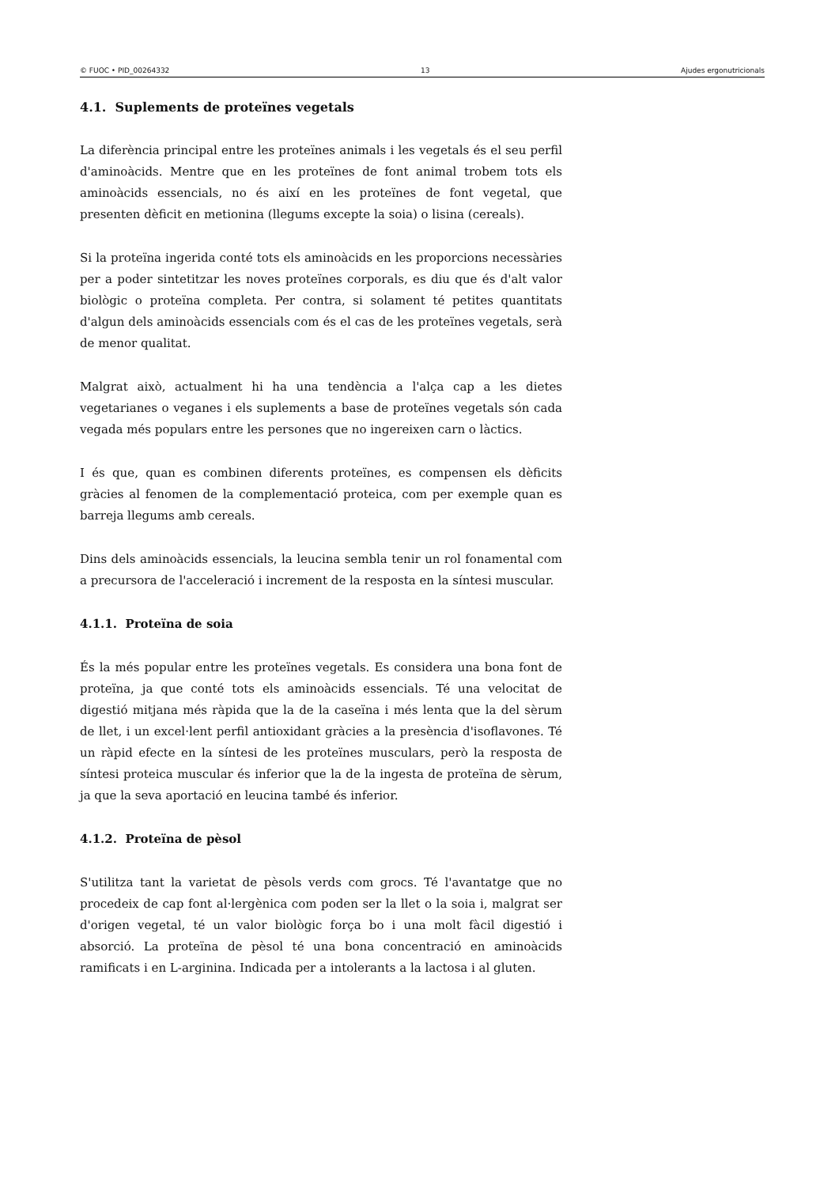© FUOC • PID_00264332 13 Ajudes ergonutricionals
4.1. Suplements de proteïnes vegetals
La diferència principal entre les proteïnes animals i les vegetals és el seu perfil d'aminoàcids. Mentre que en les proteïnes de font animal trobem tots els aminoàcids essencials, no és així en les proteïnes de font vegetal, que presenten dèficit en metionina (llegums excepte la soia) o lisina (cereals).
Si la proteïna ingerida conté tots els aminoàcids en les proporcions necessàries per a poder sintetitzar les noves proteïnes corporals, es diu que és d'alt valor biològic o proteïna completa. Per contra, si solament té petites quantitats d'algun dels aminoàcids essencials com és el cas de les proteïnes vegetals, serà de menor qualitat.
Malgrat això, actualment hi ha una tendència a l'alça cap a les dietes vegetarianes o veganes i els suplements a base de proteïnes vegetals són cada vegada més populars entre les persones que no ingereixen carn o làctics.
I és que, quan es combinen diferents proteïnes, es compensen els dèficits gràcies al fenomen de la complementació proteica, com per exemple quan es barreja llegums amb cereals.
Dins dels aminoàcids essencials, la leucina sembla tenir un rol fonamental com a precursora de l'acceleració i increment de la resposta en la síntesi muscular.
4.1.1. Proteïna de soia
És la més popular entre les proteïnes vegetals. Es considera una bona font de proteïna, ja que conté tots els aminoàcids essencials. Té una velocitat de digestió mitjana més ràpida que la de la caseïna i més lenta que la del sèrum de llet, i un excel·lent perfil antioxidant gràcies a la presència d'isoflavones. Té un ràpid efecte en la síntesi de les proteïnes musculars, però la resposta de síntesi proteica muscular és inferior que la de la ingesta de proteïna de sèrum, ja que la seva aportació en leucina també és inferior.
4.1.2. Proteïna de pèsol
S'utilitza tant la varietat de pèsols verds com grocs. Té l'avantatge que no procedeix de cap font al·lergènica com poden ser la llet o la soia i, malgrat ser d'origen vegetal, té un valor biològic força bo i una molt fàcil digestió i absorció. La proteïna de pèsol té una bona concentració en aminoàcids ramificats i en L-arginina. Indicada per a intolerants a la lactosa i al gluten.